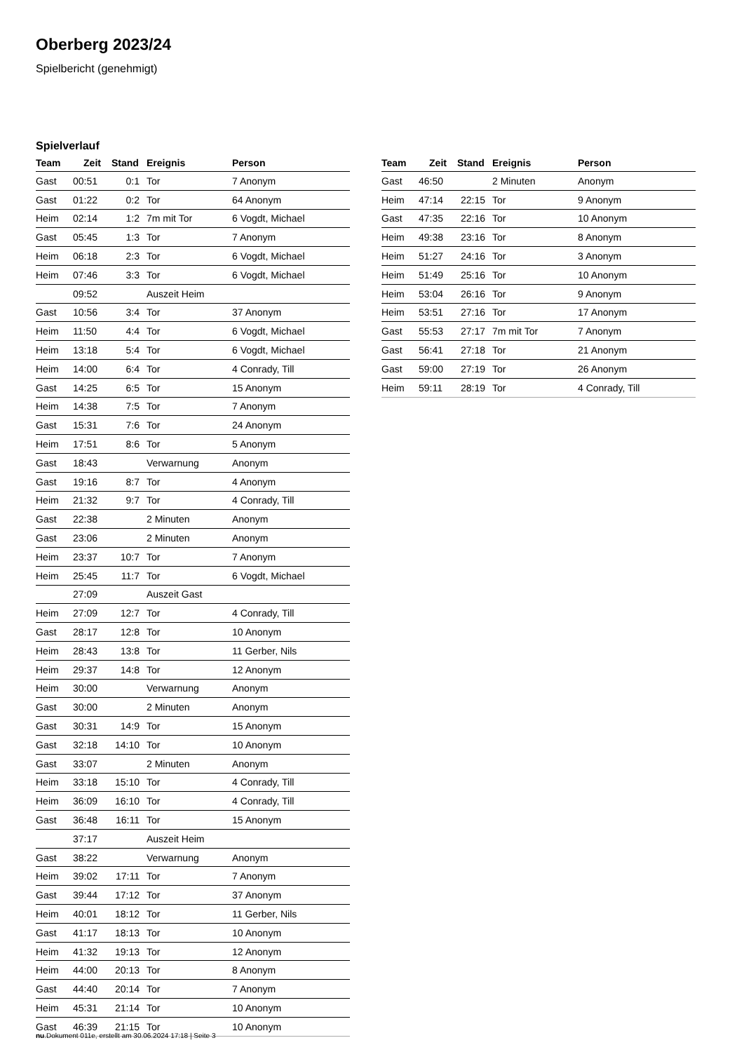Oberberg 2023/24
Spielbericht (genehmigt)
Spielverlauf
| Team | Zeit | Stand | Ereignis | Person |
| --- | --- | --- | --- | --- |
| Gast | 00:51 | 0:1 | Tor | 7 Anonym |
| Gast | 01:22 | 0:2 | Tor | 64 Anonym |
| Heim | 02:14 | 1:2 | 7m mit Tor | 6 Vogdt, Michael |
| Gast | 05:45 | 1:3 | Tor | 7 Anonym |
| Heim | 06:18 | 2:3 | Tor | 6 Vogdt, Michael |
| Heim | 07:46 | 3:3 | Tor | 6 Vogdt, Michael |
| | 09:52 | | Auszeit Heim | |
| Gast | 10:56 | 3:4 | Tor | 37 Anonym |
| Heim | 11:50 | 4:4 | Tor | 6 Vogdt, Michael |
| Heim | 13:18 | 5:4 | Tor | 6 Vogdt, Michael |
| Heim | 14:00 | 6:4 | Tor | 4 Conrady, Till |
| Gast | 14:25 | 6:5 | Tor | 15 Anonym |
| Heim | 14:38 | 7:5 | Tor | 7 Anonym |
| Gast | 15:31 | 7:6 | Tor | 24 Anonym |
| Heim | 17:51 | 8:6 | Tor | 5 Anonym |
| Gast | 18:43 | | Verwarnung | Anonym |
| Gast | 19:16 | 8:7 | Tor | 4 Anonym |
| Heim | 21:32 | 9:7 | Tor | 4 Conrady, Till |
| Gast | 22:38 | | 2 Minuten | Anonym |
| Gast | 23:06 | | 2 Minuten | Anonym |
| Heim | 23:37 | 10:7 | Tor | 7 Anonym |
| Heim | 25:45 | 11:7 | Tor | 6 Vogdt, Michael |
| | 27:09 | | Auszeit Gast | |
| Heim | 27:09 | 12:7 | Tor | 4 Conrady, Till |
| Gast | 28:17 | 12:8 | Tor | 10 Anonym |
| Heim | 28:43 | 13:8 | Tor | 11 Gerber, Nils |
| Heim | 29:37 | 14:8 | Tor | 12 Anonym |
| Heim | 30:00 | | Verwarnung | Anonym |
| Gast | 30:00 | | 2 Minuten | Anonym |
| Gast | 30:31 | 14:9 | Tor | 15 Anonym |
| Gast | 32:18 | 14:10 | Tor | 10 Anonym |
| Gast | 33:07 | | 2 Minuten | Anonym |
| Heim | 33:18 | 15:10 | Tor | 4 Conrady, Till |
| Heim | 36:09 | 16:10 | Tor | 4 Conrady, Till |
| Gast | 36:48 | 16:11 | Tor | 15 Anonym |
| | 37:17 | | Auszeit Heim | |
| Gast | 38:22 | | Verwarnung | Anonym |
| Heim | 39:02 | 17:11 | Tor | 7 Anonym |
| Gast | 39:44 | 17:12 | Tor | 37 Anonym |
| Heim | 40:01 | 18:12 | Tor | 11 Gerber, Nils |
| Gast | 41:17 | 18:13 | Tor | 10 Anonym |
| Heim | 41:32 | 19:13 | Tor | 12 Anonym |
| Heim | 44:00 | 20:13 | Tor | 8 Anonym |
| Gast | 44:40 | 20:14 | Tor | 7 Anonym |
| Heim | 45:31 | 21:14 | Tor | 10 Anonym |
| Gast | 46:39 | 21:15 | Tor | 10 Anonym |
| Team | Zeit | Stand | Ereignis | Person |
| --- | --- | --- | --- | --- |
| Gast | 46:50 | | 2 Minuten | Anonym |
| Heim | 47:14 | 22:15 | Tor | 9 Anonym |
| Gast | 47:35 | 22:16 | Tor | 10 Anonym |
| Heim | 49:38 | 23:16 | Tor | 8 Anonym |
| Heim | 51:27 | 24:16 | Tor | 3 Anonym |
| Heim | 51:49 | 25:16 | Tor | 10 Anonym |
| Heim | 53:04 | 26:16 | Tor | 9 Anonym |
| Heim | 53:51 | 27:16 | Tor | 17 Anonym |
| Gast | 55:53 | 27:17 | 7m mit Tor | 7 Anonym |
| Gast | 56:41 | 27:18 | Tor | 21 Anonym |
| Gast | 59:00 | 27:19 | Tor | 26 Anonym |
| Heim | 59:11 | 28:19 | Tor | 4 Conrady, Till |
nu.Dokument 011e, erstellt am 30.06.2024 17:18 | Seite 3